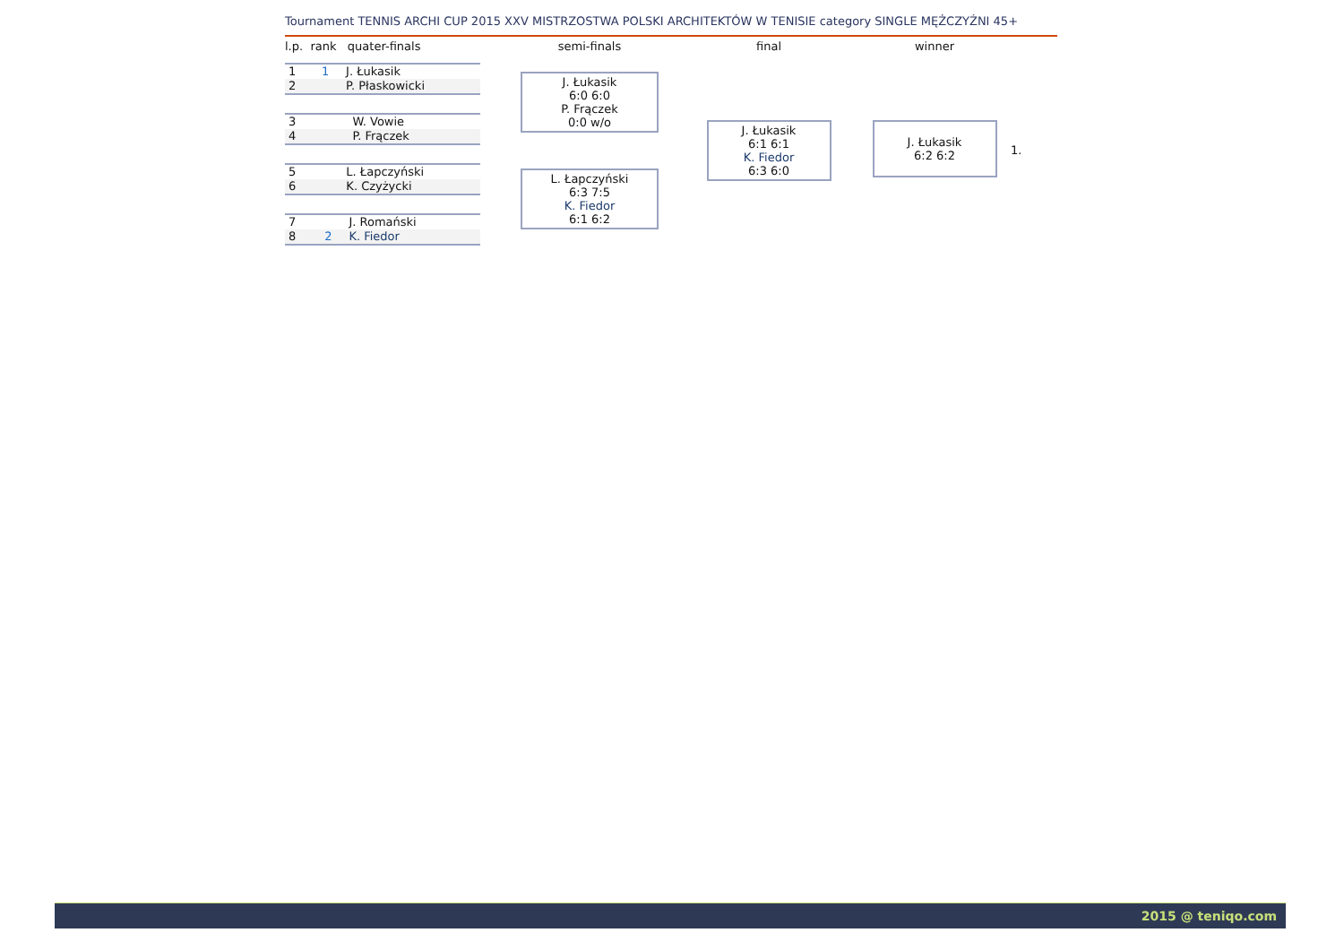Tournament TENNIS ARCHI CUP 2015 XXV MISTRZOSTWA POLSKI ARCHITEKTÓW W TENISIE category SINGLE MĘŻCZYŹNI 45+
l.p. rank quater-finals
| 1 | 1 | J. Łukasik |
| 2 | | P. Płaskowicki |
| 3 | | W. Vowie |
| 4 | | P. Frączek |
| 5 | | L. Łapczyński |
| 6 | | K. Czyżycki |
| 7 | | J. Romański |
| 8 | 2 | K. Fiedor |
semi-finals
J. Łukasik
6:0 6:0
P. Frączek
0:0 w/o
L. Łapczyński
6:3 7:5
K. Fiedor
6:1 6:2
final
J. Łukasik
6:1 6:1
K. Fiedor
6:3 6:0
winner
J. Łukasik
6:2 6:2
1.
2015 @ teniqo.com